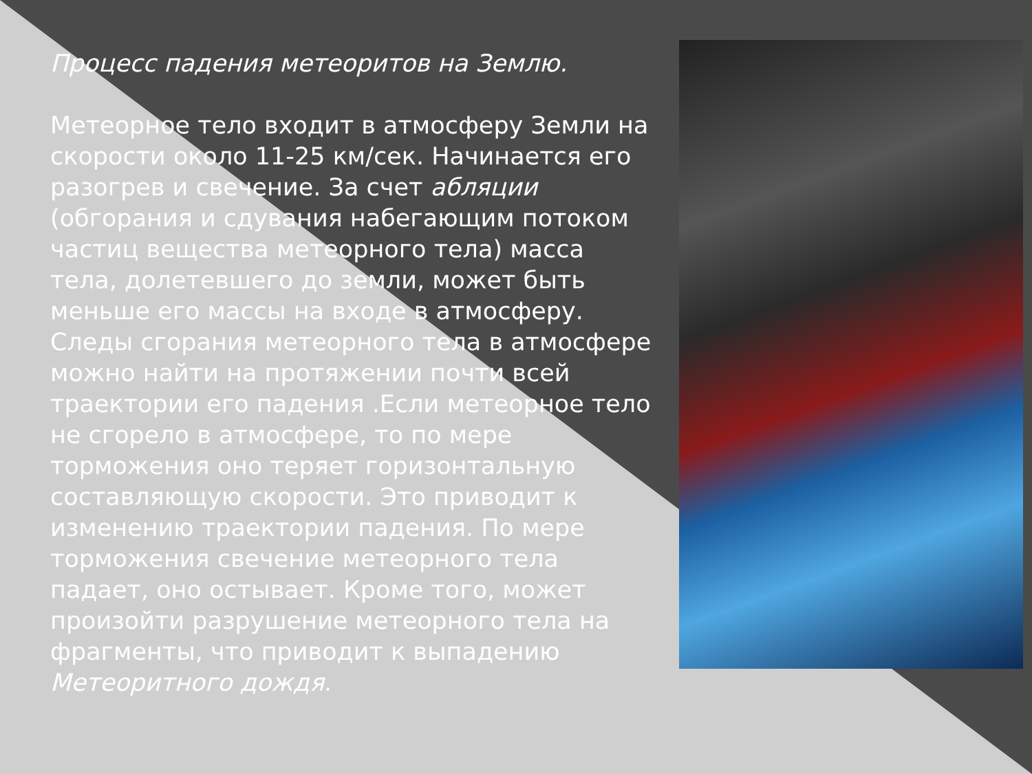Процесс падения метеоритов на Землю.
Метеорное тело входит в атмосферу Земли на скорости около 11-25 км/сек. Начинается его разогрев и свечение. За счет абляции (обгорания и сдувания набегающим потоком частиц вещества метеорного тела) масса тела, долетевшего до земли, может быть меньше его массы на входе в атмосферу. Следы сгорания метеорного тела в атмосфере можно найти на протяжении почти всей траектории его падения .Если метеорное тело не сгорело в атмосфере, то по мере торможения оно теряет горизонтальную составляющую скорости. Это приводит к изменению траектории падения. По мере торможения свечение метеорного тела падает, оно остывает. Кроме того, может произойти разрушение метеорного тела на фрагменты, что приводит к выпадению Метеоритного дождя.